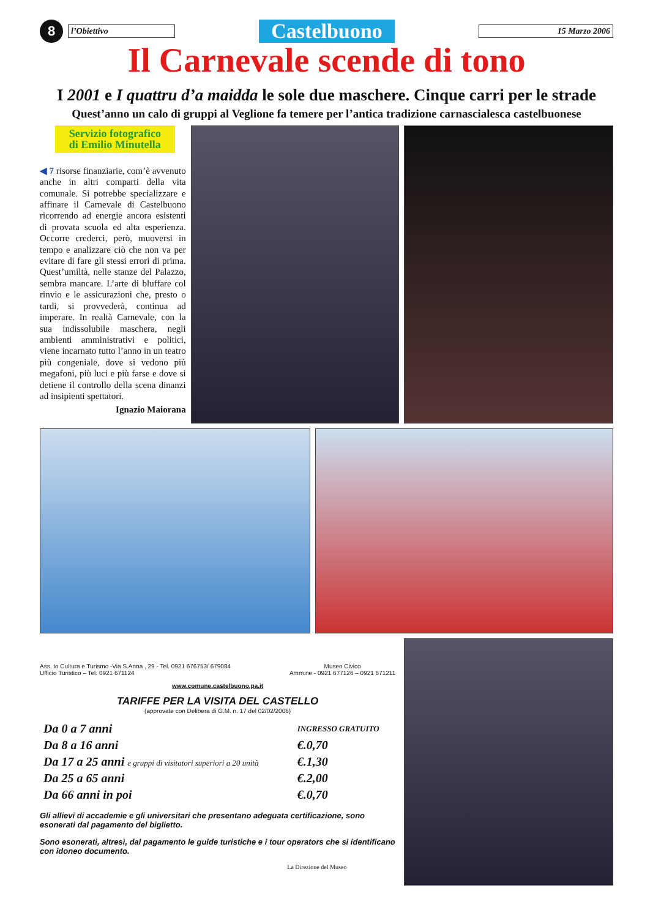8
l’Obiettivo
Castelbuono
15 Marzo 2006
Il Carnevale scende di tono
I 2001 e I quattru d’a maidda le sole due maschere. Cinque carri per le strade
Quest’anno un calo di gruppi al Veglione fa temere per l’antica tradizione carnascialesca castelbuonese
Servizio fotografico
di Emilio Minutella
◀ 7 risorse finanziarie, com’è avvenuto anche in altri comparti della vita comunale. Si potrebbe specializzare e affinare il Carnevale di Castelbuono ricorrendo ad energie ancora esistenti di provata scuola ed alta esperienza. Occorre crederci, però, muoversi in tempo e analizzare ciò che non va per evitare di fare gli stessi errori di prima. Quest’umiltà, nelle stanze del Palazzo, sembra mancare. L’arte di bluffare col rinvio e le assicurazioni che, presto o tardi, si provvederà, continua ad imperare. In realtà Carnevale, con la sua indissolubile maschera, negli ambienti amministrativi e politici, viene incarnato tutto l’anno in un teatro più congeniale, dove si vedono più megafoni, più luci e più farse e dove si detiene il controllo della scena dinanzi ad insipienti spettatori.
Ignazio Maiorana
Ass. to Cultura e Turismo -Via S.Anna , 29 - Tel. 0921 676753/ 679084
Ufficio Turistico – Tel. 0921 671124
Museo Civico
Amm.ne - 0921 677126 – 0921 671211
www.comune.castelbuono.pa.it
TARIFFE PER LA VISITA DEL CASTELLO
(approvate con Delibera di G.M. n. 17 del 02/02/2006)
| Da 0 a 7 anni | INGRESSO GRATUITO |
| Da 8 a 16 anni | €.0,70 |
| Da 17 a 25 anni e gruppi di visitatori superiori a 20 unità | €.1,30 |
| Da 25 a 65 anni | €.2,00 |
| Da 66 anni in poi | €.0,70 |
Gli allievi di accademie e gli universitari che presentano adeguata certificazione, sono esonerati dal pagamento del biglietto.
Sono esonerati, altresì, dal pagamento le guide turistiche e i tour operators che si identificano con idoneo documento.
La Direzione del Museo